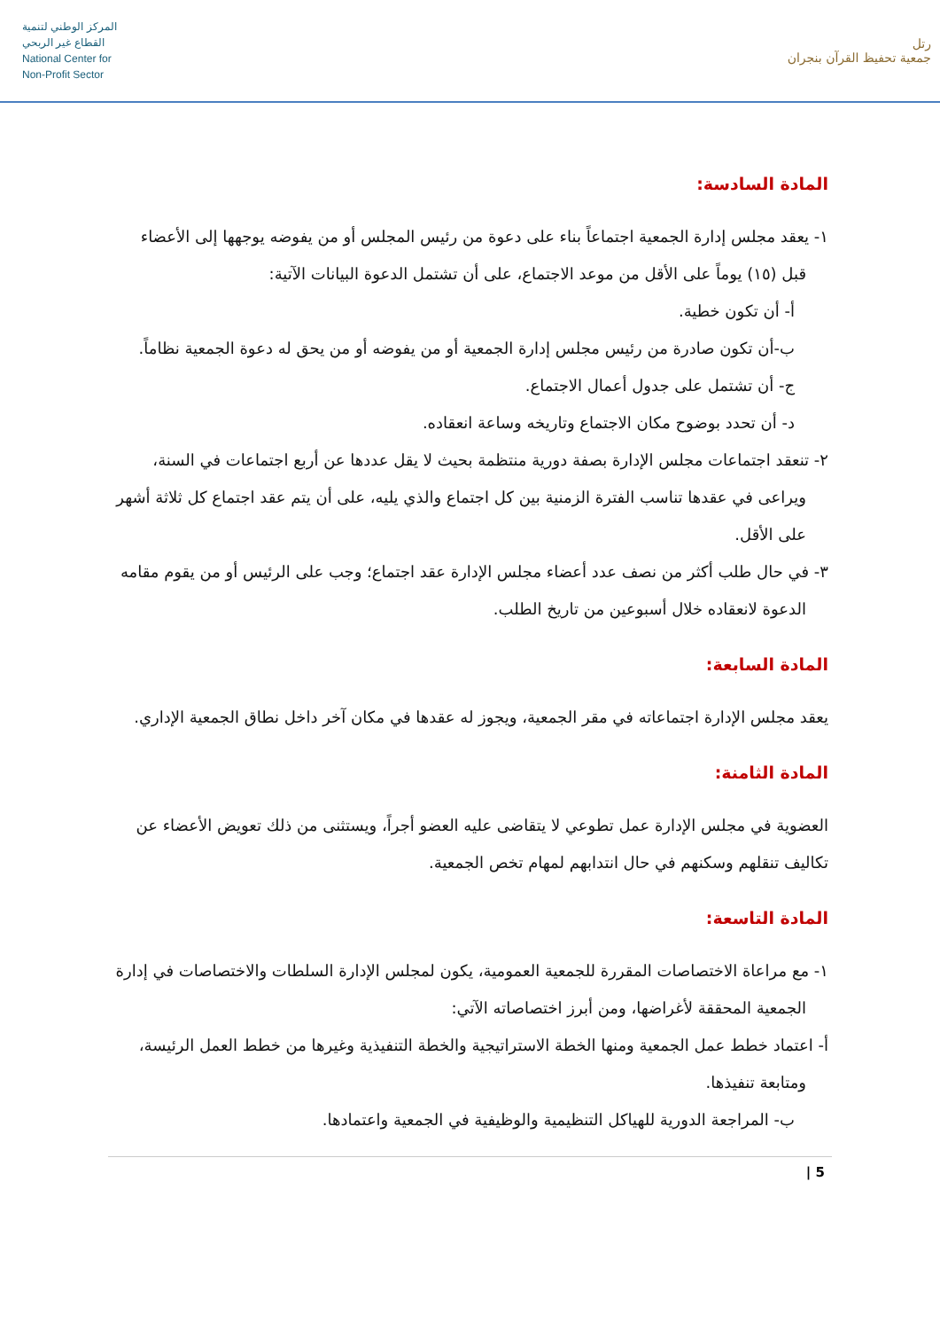المركز الوطني لتنمية
القطاع غير الربحي
National Center for
Non-Profit Sector
رتل
جمعية تحفيظ القرآن بنجران
المادة السادسة:
١- يعقد مجلس إدارة الجمعية اجتماعاً بناء على دعوة من رئيس المجلس أو من يفوضه يوجهها إلى الأعضاء قبل (١٥) يوماً على الأقل من موعد الاجتماع، على أن تشتمل الدعوة البيانات الآتية:
أ- أن تكون خطية.
ب-أن تكون صادرة من رئيس مجلس إدارة الجمعية أو من يفوضه أو من يحق له دعوة الجمعية نظاماً.
ج- أن تشتمل على جدول أعمال الاجتماع.
د- أن تحدد بوضوح مكان الاجتماع وتاريخه وساعة انعقاده.
٢- تنعقد اجتماعات مجلس الإدارة بصفة دورية منتظمة بحيث لا يقل عددها عن أربع اجتماعات في السنة، ويراعى في عقدها تناسب الفترة الزمنية بين كل اجتماع والذي يليه، على أن يتم عقد اجتماع كل ثلاثة أشهر على الأقل.
٣- في حال طلب أكثر من نصف عدد أعضاء مجلس الإدارة عقد اجتماع؛ وجب على الرئيس أو من يقوم مقامه الدعوة لانعقاده خلال أسبوعين من تاريخ الطلب.
المادة السابعة:
يعقد مجلس الإدارة اجتماعاته في مقر الجمعية، ويجوز له عقدها في مكان آخر داخل نطاق الجمعية الإداري.
المادة الثامنة:
العضوية في مجلس الإدارة عمل تطوعي لا يتقاضى عليه العضو أجراً، ويستثنى من ذلك تعويض الأعضاء عن تكاليف تنقلهم وسكنهم في حال انتدابهم لمهام تخص الجمعية.
المادة التاسعة:
١- مع مراعاة الاختصاصات المقررة للجمعية العمومية، يكون لمجلس الإدارة السلطات والاختصاصات في إدارة الجمعية المحققة لأغراضها، ومن أبرز اختصاصاته الآتي:
أ- اعتماد خطط عمل الجمعية ومنها الخطة الاستراتيجية والخطة التنفيذية وغيرها من خطط العمل الرئيسة، ومتابعة تنفيذها.
ب- المراجعة الدورية للهياكل التنظيمية والوظيفية في الجمعية واعتمادها.
5 |